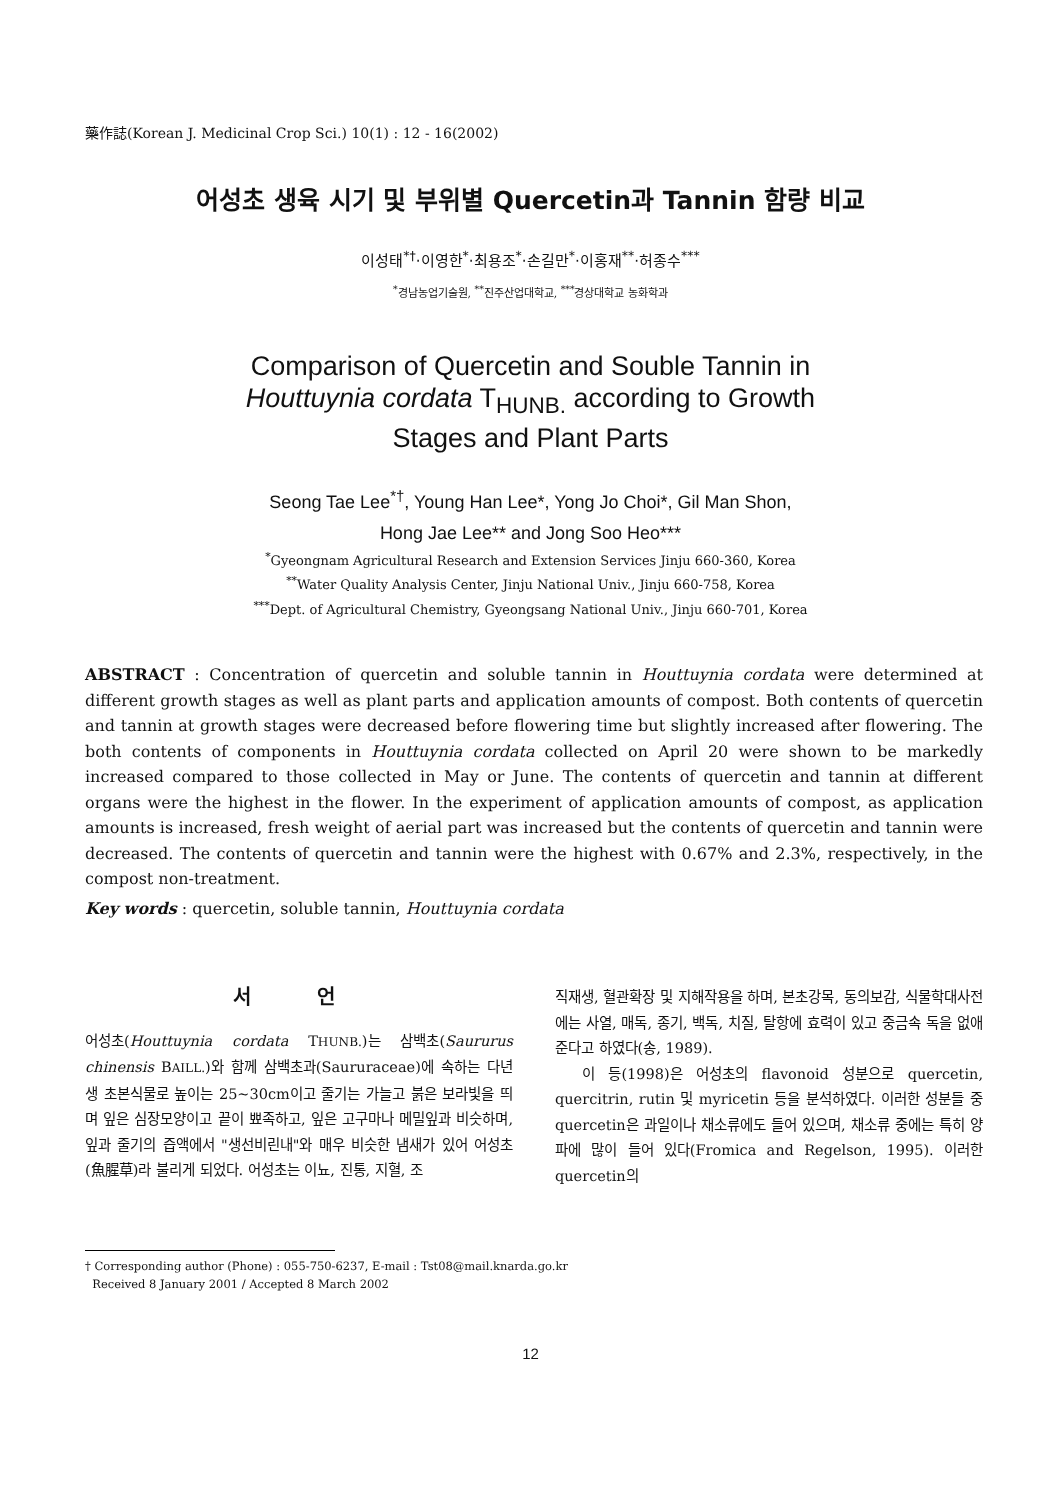藥作誌(Korean J. Medicinal Crop Sci.) 10(1) : 12 - 16(2002)
어성초 생육 시기 및 부위별 Quercetin과 Tannin 함량 비교
이성태<sup>*†</sup>·이영한<sup>*</sup>·최용조<sup>*</sup>·손길만<sup>*</sup>·이홍재<sup>**</sup>·허종수<sup>***</sup>
<sup>*</sup> 경남농업기술원, <sup>**</sup>진주산업대학교, <sup>***</sup>경상대학교 농화학과
Comparison of Quercetin and Souble Tannin in
Houttuynia cordata T<sub>HUNB.</sub> according to Growth
Stages and Plant Parts
Seong Tae Lee<sup>*†</sup>, Young Han Lee*, Yong Jo Choi*, Gil Man Shon,
Hong Jae Lee** and Jong Soo Heo***
<sup>*</sup> Gyeongnam Agricultural Research and Extension Services Jinju 660-360, Korea
<sup>**</sup> Water Quality Analysis Center, Jinju National Univ., Jinju 660-758, Korea
<sup>***</sup> Dept. of Agricultural Chemistry, Gyeongsang National Univ., Jinju 660-701, Korea
ABSTRACT : Concentration of quercetin and soluble tannin in Houttuynia cordata were determined at different growth stages as well as plant parts and application amounts of compost. Both contents of quercetin and tannin at growth stages were decreased before flowering time but slightly increased after flowering. The both contents of components in Houttuynia cordata collected on April 20 were shown to be markedly increased compared to those collected in May or June. The contents of quercetin and tannin at different organs were the highest in the flower. In the experiment of application amounts of compost, as application amounts is increased, fresh weight of aerial part was increased but the contents of quercetin and tannin were decreased. The contents of quercetin and tannin were the highest with 0.67% and 2.3%, respectively, in the compost non-treatment.
Key words : quercetin, soluble tannin, Houttuynia cordata
서 언
어성초(Houttuynia cordata THUNB.)는 삼백초(Saururus chinensis BAILL.)와 함께 삼백초과(Saururaceae)에 속하는 다년생 초본식물로 높이는 25~30cm이고 줄기는 가늘고 붉은 보라빛을 띄며 잎은 심장모양이고 끝이 뾰족하고, 잎은 고구마나 메밀잎과 비슷하며, 잎과 줄기의 즙액에서 "생선비린내"와 매우 비슷한 냄새가 있어 어성초(魚腥草)라 불리게 되었다. 어성초는 이뇨, 진통, 지혈, 조
직재생, 혈관확장 및 지해작용을 하며, 본초강목, 동의보감, 식물학대사전에는 사열, 매독, 종기, 백독, 치질, 탈항에 효력이 있고 중금속 독을 없애준다고 하였다(송, 1989).
이 등(1998)은 어성초의 flavonoid 성분으로 quercetin, quercitrin, rutin 및 myricetin 등을 분석하였다. 이러한 성분들 중 quercetin은 과일이나 채소류에도 들어 있으며, 채소류 중에는 특히 양파에 많이 들어 있다(Fromica and Regelson, 1995). 이러한 quercetin의
† Corresponding author (Phone) : 055-750-6237, E-mail : Tst08@mail.knarda.go.kr
Received 8 January 2001 / Accepted 8 March 2002
12